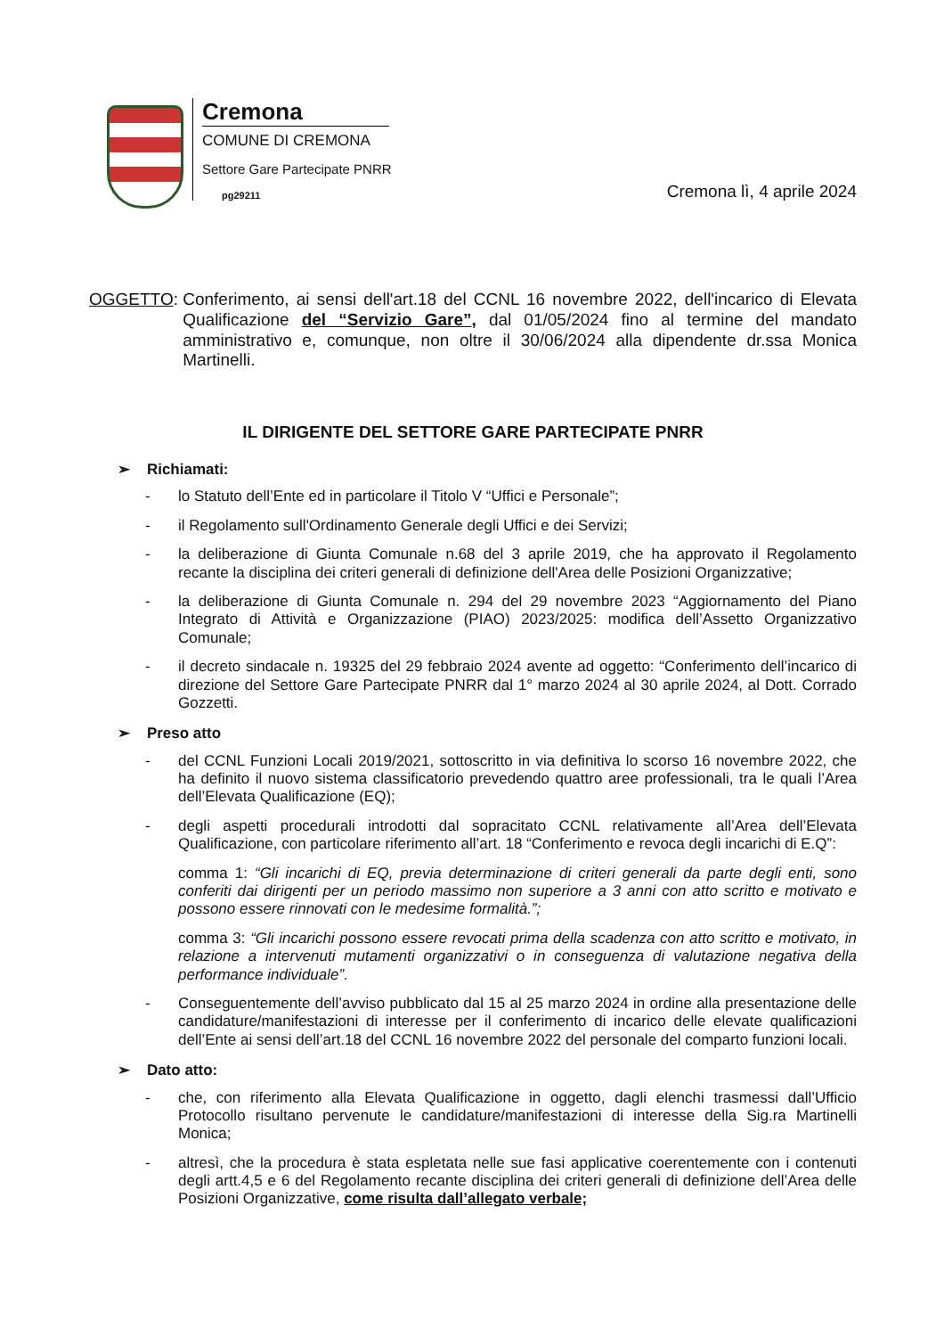Cremona
COMUNE DI CREMONA
Settore Gare Partecipate PNRR
pg29211
Cremona lì, 4 aprile 2024
OGGETTO: Conferimento, ai sensi dell'art.18 del CCNL 16 novembre 2022, dell'incarico di Elevata Qualificazione del “Servizio Gare”, dal 01/05/2024 fino al termine del mandato amministrativo e, comunque, non oltre il 30/06/2024 alla dipendente dr.ssa Monica Martinelli.
IL DIRIGENTE DEL SETTORE GARE PARTECIPATE PNRR
➢ Richiamati:
- lo Statuto dell’Ente ed in particolare il Titolo V “Uffici e Personale”;
- il Regolamento sull'Ordinamento Generale degli Uffici e dei Servizi;
- la deliberazione di Giunta Comunale n.68 del 3 aprile 2019, che ha approvato il Regolamento recante la disciplina dei criteri generali di definizione dell'Area delle Posizioni Organizzative;
- la deliberazione di Giunta Comunale n. 294 del 29 novembre 2023 “Aggiornamento del Piano Integrato di Attività e Organizzazione (PIAO) 2023/2025: modifica dell’Assetto Organizzativo Comunale;
- il decreto sindacale n. 19325 del 29 febbraio 2024 avente ad oggetto: “Conferimento dell’incarico di direzione del Settore Gare Partecipate PNRR dal 1° marzo 2024 al 30 aprile 2024, al Dott. Corrado Gozzetti.
➢ Preso atto
- del CCNL Funzioni Locali 2019/2021, sottoscritto in via definitiva lo scorso 16 novembre 2022, che ha definito il nuovo sistema classificatorio prevedendo quattro aree professionali, tra le quali l’Area dell’Elevata Qualificazione (EQ);
- degli aspetti procedurali introdotti dal sopracitato CCNL relativamente all’Area dell’Elevata Qualificazione, con particolare riferimento all’art. 18 “Conferimento e revoca degli incarichi di E.Q”:
comma 1: “Gli incarichi di EQ, previa determinazione di criteri generali da parte degli enti, sono conferiti dai dirigenti per un periodo massimo non superiore a 3 anni con atto scritto e motivato e possono essere rinnovati con le medesime formalità.”;
comma 3: “Gli incarichi possono essere revocati prima della scadenza con atto scritto e motivato, in relazione a intervenuti mutamenti organizzativi o in conseguenza di valutazione negativa della performance individuale”.
- Conseguentemente dell’avviso pubblicato dal 15 al 25 marzo 2024 in ordine alla presentazione delle candidature/manifestazioni di interesse per il conferimento di incarico delle elevate qualificazioni dell’Ente ai sensi dell’art.18 del CCNL 16 novembre 2022 del personale del comparto funzioni locali.
➢ Dato atto:
- che, con riferimento alla Elevata Qualificazione in oggetto, dagli elenchi trasmessi dall’Ufficio Protocollo risultano pervenute le candidature/manifestazioni di interesse della Sig.ra Martinelli Monica;
- altresì, che la procedura è stata espletata nelle sue fasi applicative coerentemente con i contenuti degli artt.4,5 e 6 del Regolamento recante disciplina dei criteri generali di definizione dell’Area delle Posizioni Organizzative, come risulta dall’allegato verbale;